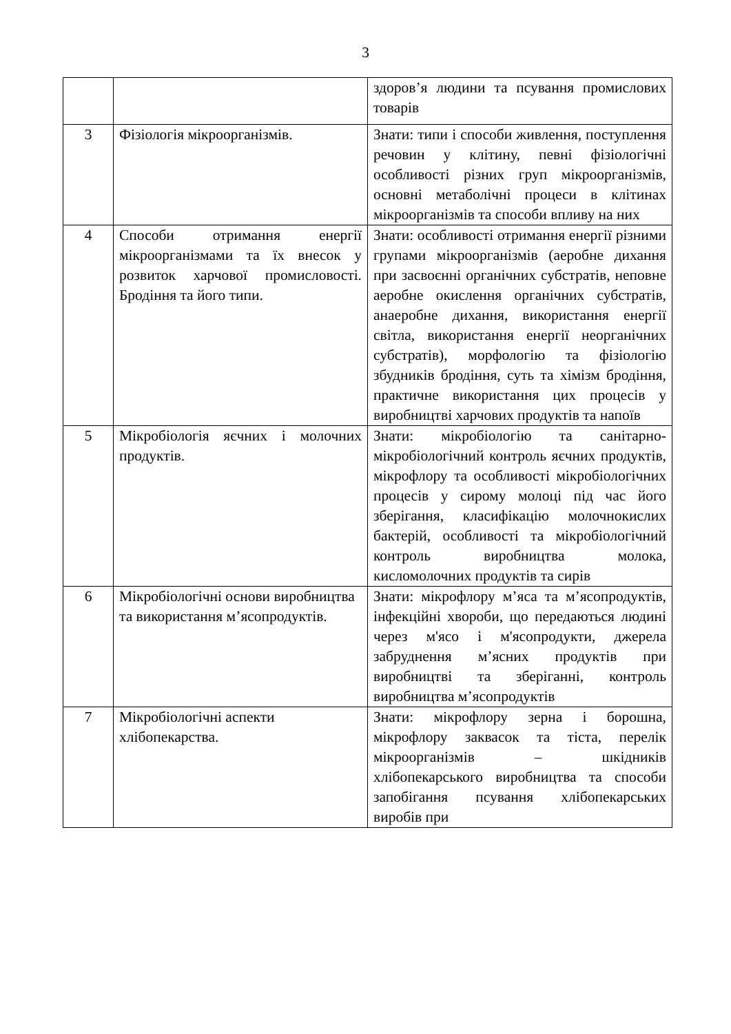3
| | | здоров’я людини та псування промислових товарів |
| 3 | Фізіологія мікроорганізмів. | Знати: типи і способи живлення, поступлення речовин у клітину, певні фізіологічні особливості різних груп мікроорганізмів, основні метаболічні процеси в клітинах мікроорганізмів та способи впливу на них |
| 4 | Способи отримання енергії мікроорганізмами та їх внесок у розвиток харчової промисловості. Бродіння та його типи. | Знати: особливості отримання енергії різними групами мікроорганізмів (аеробне дихання при засвоєнні органічних субстратів, неповне аеробне окислення органічних субстратів, анаеробне дихання, використання енергії світла, використання енергії неорганічних субстратів), морфологію та фізіологію збудників бродіння, суть та хімізм бродіння, практичне використання цих процесів у виробництві харчових продуктів та напоїв |
| 5 | Мікробіологія яєчних і молочних продуктів. | Знати: мікробіологію та санітарно-мікробіологічний контроль яєчних продуктів, мікрофлору та особливості мікробіологічних процесів у сирому молоці під час його зберігання, класифікацію молочнокислих бактерій, особливості та мікробіологічний контроль виробництва молока, кисломолочних продуктів та сирів |
| 6 | Мікробіологічні основи виробництва та використання м’ясопродуктів. | Знати: мікрофлору м’яса та м’ясопродуктів, інфекційні хвороби, що передаються людині через м'ясо і м'ясопродукти, джерела забруднення м’ясних продуктів при виробництві та зберіганні, контроль виробництва м’ясопродуктів |
| 7 | Мікробіологічні аспекти хлібопекарства. | Знати: мікрофлору зерна і борошна, мікрофлору заквасок та тіста, перелік мікроорганізмів – шкідників хлібопекарського виробництва та способи запобігання псування хлібопекарських виробів при |